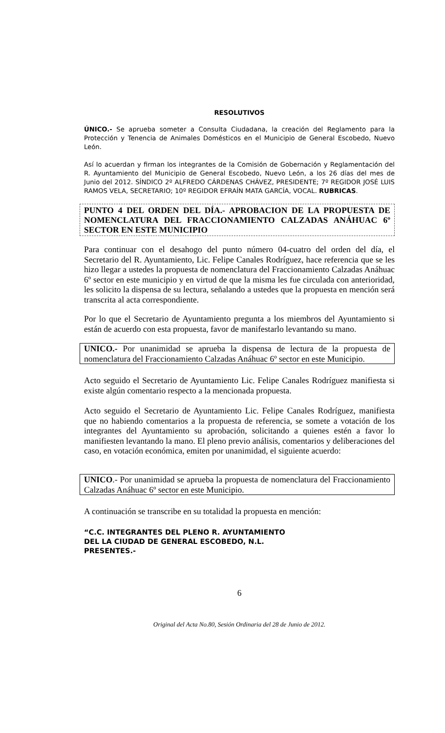RESOLUTIVOS
ÚNICO.- Se aprueba someter a Consulta Ciudadana, la creación del Reglamento para la Protección y Tenencia de Animales Domésticos en el Municipio de General Escobedo, Nuevo León.
Así lo acuerdan y firman los integrantes de la Comisión de Gobernación y Reglamentación del R. Ayuntamiento del Municipio de General Escobedo, Nuevo León, a los 26 días del mes de Junio del 2012. SÍNDICO 2º ALFREDO CÁRDENAS CHÁVEZ, PRESIDENTE; 7º REGIDOR JOSÉ LUIS RAMOS VELA, SECRETARIO; 10º REGIDOR EFRAÍN MATA GARCÍA, VOCAL. RUBRICAS.
PUNTO 4 DEL ORDEN DEL DÍA.- APROBACION DE LA PROPUESTA DE NOMENCLATURA DEL FRACCIONAMIENTO CALZADAS ANÁHUAC 6º SECTOR EN ESTE MUNICIPIO
Para continuar con el desahogo del punto número 04-cuatro del orden del día, el Secretario del R. Ayuntamiento, Lic. Felipe Canales Rodríguez, hace referencia que se les hizo llegar a ustedes la propuesta de nomenclatura del Fraccionamiento Calzadas Anáhuac 6º sector en este municipio y en virtud de que la misma les fue circulada con anterioridad, les solicito la dispensa de su lectura, señalando a ustedes que la propuesta en mención será transcrita al acta correspondiente.
Por lo que el Secretario de Ayuntamiento pregunta a los miembros del Ayuntamiento si están de acuerdo con esta propuesta, favor de manifestarlo levantando su mano.
UNICO.- Por unanimidad se aprueba la dispensa de lectura de la propuesta de nomenclatura del Fraccionamiento Calzadas Anáhuac 6º sector en este Municipio.
Acto seguido el Secretario de Ayuntamiento Lic. Felipe Canales Rodríguez manifiesta si existe algún comentario respecto a la mencionada propuesta.
Acto seguido el Secretario de Ayuntamiento Lic. Felipe Canales Rodríguez, manifiesta que no habiendo comentarios a la propuesta de referencia, se somete a votación de los integrantes del Ayuntamiento su aprobación, solicitando a quienes estén a favor lo manifiesten levantando la mano. El pleno previo análisis, comentarios y deliberaciones del caso, en votación económica, emiten por unanimidad, el siguiente acuerdo:
UNICO.- Por unanimidad se aprueba la propuesta de nomenclatura del Fraccionamiento Calzadas Anáhuac 6º sector en este Municipio.
A continuación se transcribe en su totalidad la propuesta en mención:
“C.C. INTEGRANTES DEL PLENO R. AYUNTAMIENTO
DEL LA CIUDAD DE GENERAL ESCOBEDO, N.L.
PRESENTES.-
6
Original del Acta No.80, Sesión Ordinaria del 28 de Junio de 2012.